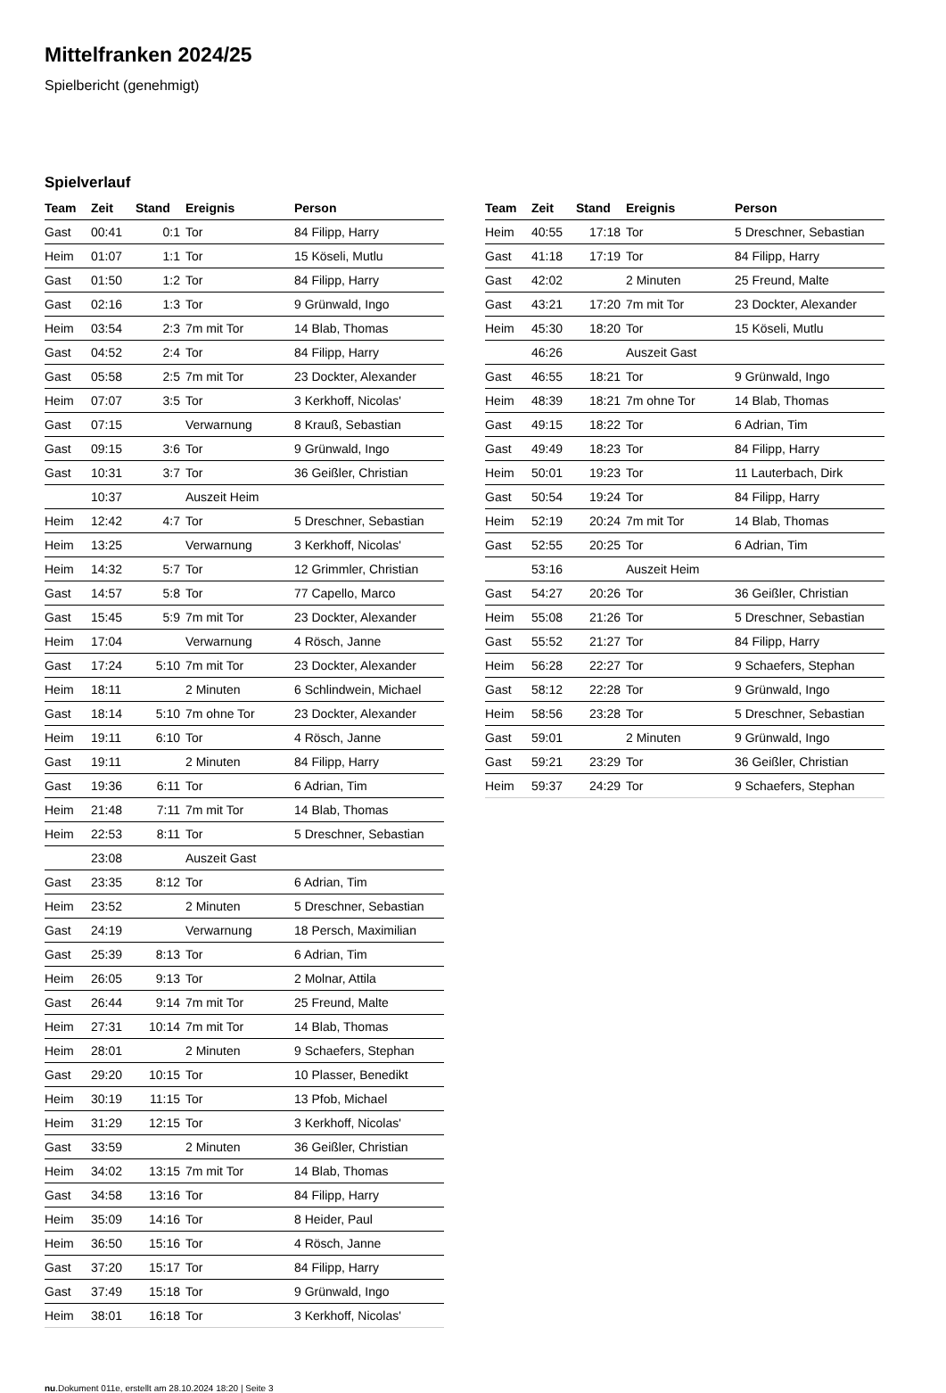Mittelfranken 2024/25
Spielbericht (genehmigt)
Spielverlauf
| Team | Zeit | Stand | Ereignis | Person |
| --- | --- | --- | --- | --- |
| Gast | 00:41 | 0:1 | Tor | 84 Filipp, Harry |
| Heim | 01:07 | 1:1 | Tor | 15 Köseli, Mutlu |
| Gast | 01:50 | 1:2 | Tor | 84 Filipp, Harry |
| Gast | 02:16 | 1:3 | Tor | 9 Grünwald, Ingo |
| Heim | 03:54 | 2:3 | 7m mit Tor | 14 Blab, Thomas |
| Gast | 04:52 | 2:4 | Tor | 84 Filipp, Harry |
| Gast | 05:58 | 2:5 | 7m mit Tor | 23 Dockter, Alexander |
| Heim | 07:07 | 3:5 | Tor | 3 Kerkhoff, Nicolas' |
| Gast | 07:15 | | Verwarnung | 8 Krauß, Sebastian |
| Gast | 09:15 | 3:6 | Tor | 9 Grünwald, Ingo |
| Gast | 10:31 | 3:7 | Tor | 36 Geißler, Christian |
| | 10:37 | | Auszeit Heim | |
| Heim | 12:42 | 4:7 | Tor | 5 Dreschner, Sebastian |
| Heim | 13:25 | | Verwarnung | 3 Kerkhoff, Nicolas' |
| Heim | 14:32 | 5:7 | Tor | 12 Grimmler, Christian |
| Gast | 14:57 | 5:8 | Tor | 77 Capello, Marco |
| Gast | 15:45 | 5:9 | 7m mit Tor | 23 Dockter, Alexander |
| Heim | 17:04 | | Verwarnung | 4 Rösch, Janne |
| Gast | 17:24 | 5:10 | 7m mit Tor | 23 Dockter, Alexander |
| Heim | 18:11 | | 2 Minuten | 6 Schlindwein, Michael |
| Gast | 18:14 | 5:10 | 7m ohne Tor | 23 Dockter, Alexander |
| Heim | 19:11 | 6:10 | Tor | 4 Rösch, Janne |
| Gast | 19:11 | | 2 Minuten | 84 Filipp, Harry |
| Gast | 19:36 | 6:11 | Tor | 6 Adrian, Tim |
| Heim | 21:48 | 7:11 | 7m mit Tor | 14 Blab, Thomas |
| Heim | 22:53 | 8:11 | Tor | 5 Dreschner, Sebastian |
| | 23:08 | | Auszeit Gast | |
| Gast | 23:35 | 8:12 | Tor | 6 Adrian, Tim |
| Heim | 23:52 | | 2 Minuten | 5 Dreschner, Sebastian |
| Gast | 24:19 | | Verwarnung | 18 Persch, Maximilian |
| Gast | 25:39 | 8:13 | Tor | 6 Adrian, Tim |
| Heim | 26:05 | 9:13 | Tor | 2 Molnar, Attila |
| Gast | 26:44 | 9:14 | 7m mit Tor | 25 Freund, Malte |
| Heim | 27:31 | 10:14 | 7m mit Tor | 14 Blab, Thomas |
| Heim | 28:01 | | 2 Minuten | 9 Schaefers, Stephan |
| Gast | 29:20 | 10:15 | Tor | 10 Plasser, Benedikt |
| Heim | 30:19 | 11:15 | Tor | 13 Pfob, Michael |
| Heim | 31:29 | 12:15 | Tor | 3 Kerkhoff, Nicolas' |
| Gast | 33:59 | | 2 Minuten | 36 Geißler, Christian |
| Heim | 34:02 | 13:15 | 7m mit Tor | 14 Blab, Thomas |
| Gast | 34:58 | 13:16 | Tor | 84 Filipp, Harry |
| Heim | 35:09 | 14:16 | Tor | 8 Heider, Paul |
| Heim | 36:50 | 15:16 | Tor | 4 Rösch, Janne |
| Gast | 37:20 | 15:17 | Tor | 84 Filipp, Harry |
| Gast | 37:49 | 15:18 | Tor | 9 Grünwald, Ingo |
| Heim | 38:01 | 16:18 | Tor | 3 Kerkhoff, Nicolas' |
| Team | Zeit | Stand | Ereignis | Person |
| --- | --- | --- | --- | --- |
| Heim | 40:55 | 17:18 | Tor | 5 Dreschner, Sebastian |
| Gast | 41:18 | 17:19 | Tor | 84 Filipp, Harry |
| Gast | 42:02 | | 2 Minuten | 25 Freund, Malte |
| Gast | 43:21 | 17:20 | 7m mit Tor | 23 Dockter, Alexander |
| Heim | 45:30 | 18:20 | Tor | 15 Köseli, Mutlu |
| | 46:26 | | Auszeit Gast | |
| Gast | 46:55 | 18:21 | Tor | 9 Grünwald, Ingo |
| Heim | 48:39 | 18:21 | 7m ohne Tor | 14 Blab, Thomas |
| Gast | 49:15 | 18:22 | Tor | 6 Adrian, Tim |
| Gast | 49:49 | 18:23 | Tor | 84 Filipp, Harry |
| Heim | 50:01 | 19:23 | Tor | 11 Lauterbach, Dirk |
| Gast | 50:54 | 19:24 | Tor | 84 Filipp, Harry |
| Heim | 52:19 | 20:24 | 7m mit Tor | 14 Blab, Thomas |
| Gast | 52:55 | 20:25 | Tor | 6 Adrian, Tim |
| | 53:16 | | Auszeit Heim | |
| Gast | 54:27 | 20:26 | Tor | 36 Geißler, Christian |
| Heim | 55:08 | 21:26 | Tor | 5 Dreschner, Sebastian |
| Gast | 55:52 | 21:27 | Tor | 84 Filipp, Harry |
| Heim | 56:28 | 22:27 | Tor | 9 Schaefers, Stephan |
| Gast | 58:12 | 22:28 | Tor | 9 Grünwald, Ingo |
| Heim | 58:56 | 23:28 | Tor | 5 Dreschner, Sebastian |
| Gast | 59:01 | | 2 Minuten | 9 Grünwald, Ingo |
| Gast | 59:21 | 23:29 | Tor | 36 Geißler, Christian |
| Heim | 59:37 | 24:29 | Tor | 9 Schaefers, Stephan |
nu.Dokument 011e, erstellt am 28.10.2024 18:20 | Seite 3